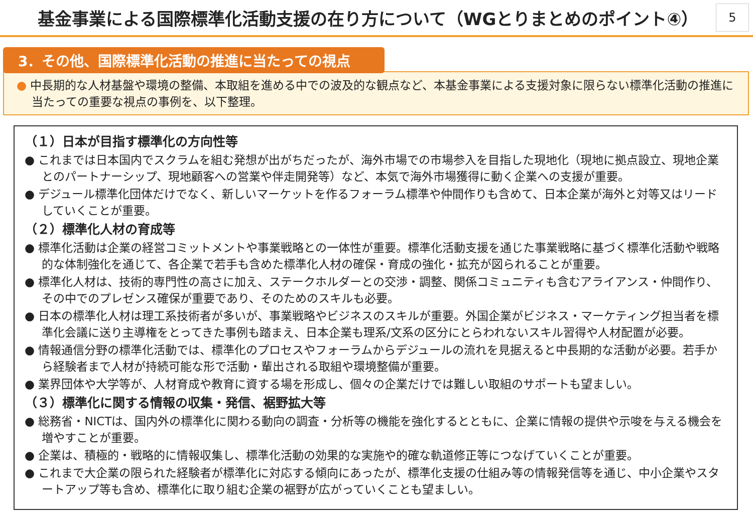基金事業による国際標準化活動支援の在り方について（WGとりまとめのポイント④）
5
3．その他、国際標準化活動の推進に当たっての視点
● 中長期的な人材基盤や環境の整備、本取組を進める中での波及的な観点など、本基金事業による支援対象に限らない標準化活動の推進に当たっての重要な視点の事例を、以下整理。
（１）日本が目指す標準化の方向性等
● これまでは日本国内でスクラムを組む発想が出がちだったが、海外市場での市場参入を目指した現地化（現地に拠点設立、現地企業とのパートナーシップ、現地顧客への営業や伴走開発等）など、本気で海外市場獲得に動く企業への支援が重要。
● デジュール標準化団体だけでなく、新しいマーケットを作るフォーラム標準や仲間作りも含めて、日本企業が海外と対等又はリードしていくことが重要。
（２）標準化人材の育成等
● 標準化活動は企業の経営コミットメントや事業戦略との一体性が重要。標準化活動支援を通じた事業戦略に基づく標準化活動や戦略的な体制強化を通じて、各企業で若手も含めた標準化人材の確保・育成の強化・拡充が図られることが重要。
● 標準化人材は、技術的専門性の高さに加え、ステークホルダーとの交渉・調整、関係コミュニティも含むアライアンス・仲間作り、その中でのプレゼンス確保が重要であり、そのためのスキルも必要。
● 日本の標準化人材は理工系技術者が多いが、事業戦略やビジネスのスキルが重要。外国企業がビジネス・マーケティング担当者を標準化会議に送り主導権をとってきた事例も踏まえ、日本企業も理系/文系の区分にとらわれないスキル習得や人材配置が必要。
● 情報通信分野の標準化活動では、標準化のプロセスやフォーラムからデジュールの流れを見据えると中長期的な活動が必要。若手から経験者まで人材が持続可能な形で活動・輩出される取組や環境整備が重要。
● 業界団体や大学等が、人材育成や教育に資する場を形成し、個々の企業だけでは難しい取組のサポートも望ましい。
（３）標準化に関する情報の収集・発信、裾野拡大等
● 総務省・NICTは、国内外の標準化に関わる動向の調査・分析等の機能を強化するとともに、企業に情報の提供や示唆を与える機会を増やすことが重要。
● 企業は、積極的・戦略的に情報収集し、標準化活動の効果的な実施や的確な軌道修正等につなげていくことが重要。
● これまで大企業の限られた経験者が標準化に対応する傾向にあったが、標準化支援の仕組み等の情報発信等を通じ、中小企業やスタートアップ等も含め、標準化に取り組む企業の裾野が広がっていくことも望ましい。